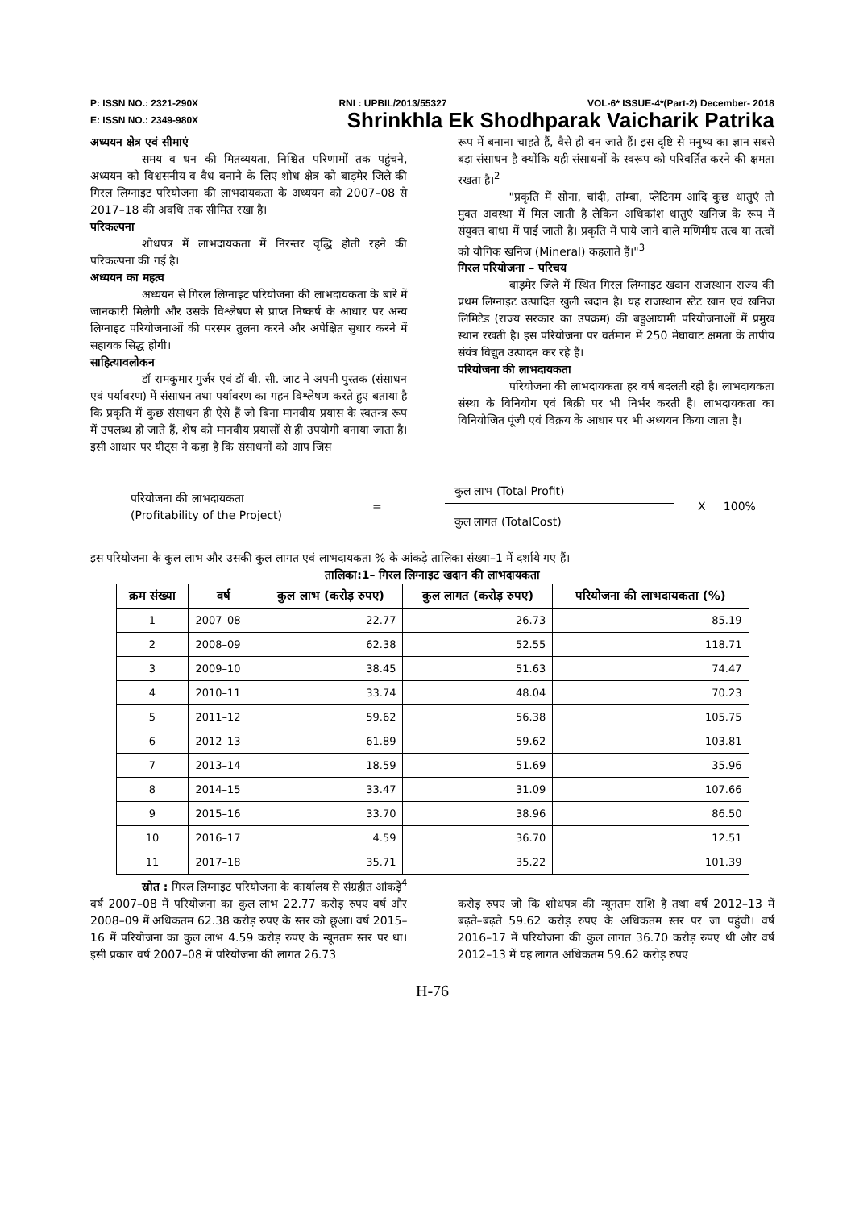P: ISSN NO.: 2321-290X RNI : UPBIL/2013/55327 VOL-6* ISSUE-4*(Part-2) December- 2018
E: ISSN NO.: 2349-980X Shrinkhla Ek Shodhparak Vaicharik Patrika
अध्ययन क्षेत्र एवं सीमाएं
समय व धन की मितव्ययता, निश्चित परिणामों तक पहुंचने, अध्ययन को विश्वसनीय व वैध बनाने के लिए शोध क्षेत्र को बाड़मेर जिले की गिरल लिग्नाइट परियोजना की लाभदायकता के अध्ययन को 2007–08 से 2017–18 की अवधि तक सीमित रखा है।
परिकल्पना
शोधपत्र में लाभदायकता में निरन्तर वृद्धि होती रहने की परिकल्पना की गई है।
अध्ययन का महत्व
अध्ययन से गिरल लिग्नाइट परियोजना की लाभदायकता के बारे में जानकारी मिलेगी और उसके विश्लेषण से प्राप्त निष्कर्ष के आधार पर अन्य लिग्नाइट परियोजनाओं की परस्पर तुलना करने और अपेक्षित सुधार करने में सहायक सिद्ध होगी।
साहित्यावलोकन
डॉ रामकुमार गुर्जर एवं डॉ बी. सी. जाट ने अपनी पुस्तक (संसाधन एवं पर्यावरण) में संसाधन तथा पर्यावरण का गहन विश्लेषण करते हुए बताया है कि प्रकृति में कुछ संसाधन ही ऐसे हैं जो बिना मानवीय प्रयास के स्वतन्त्र रूप में उपलब्ध हो जाते हैं, शेष को मानवीय प्रयासों से ही उपयोगी बनाया जाता है। इसी आधार पर यीट्स ने कहा है कि संसाधनों को आप जिस
रूप में बनाना चाहते हैं, वैसे ही बन जाते हैं। इस दृष्टि से मनुष्य का ज्ञान सबसे बड़ा संसाधन है क्योंकि यही संसाधनों के स्वरूप को परिवर्तित करने की क्षमता रखता है।<sup>2</sup>
"प्रकृति में सोना, चांदी, तांम्बा, प्लेटिनम आदि कुछ धातुएं तो मुक्त अवस्था में मिल जाती है लेकिन अधिकांश धातुएं खनिज के रूप में संयुक्त बाधा में पाई जाती है। प्रकृति में पाये जाने वाले मणिमीय तत्व या तत्वों को यौगिक खनिज (Mineral) कहलाते हैं।"<sup>3</sup>
गिरल परियोजना – परिचय
बाड़मेर जिले में स्थित गिरल लिग्नाइट खदान राजस्थान राज्य की प्रथम लिग्नाइट उत्पादित खुली खदान है। यह राजस्थान स्टेट खान एवं खनिज लिमिटेड (राज्य सरकार का उपक्रम) की बहुआयामी परियोजनाओं में प्रमुख स्थान रखती है। इस परियोजना पर वर्तमान में 250 मेघावाट क्षमता के तापीय संयंत्र विद्युत उत्पादन कर रहे हैं।
परियोजना की लाभदायकता
परियोजना की लाभदायकता हर वर्ष बदलती रही है। लाभदायकता संस्था के विनियोग एवं बिक्री पर भी निर्भर करती है। लाभदायकता का विनियोजित पूंजी एवं विक्रय के आधार पर भी अध्ययन किया जाता है।
परियोजना की लाभदायकता
(Profitability of the Project)
=
कुल लाभ (Total Profit)
कुल लागत (TotalCost)
X 100%
इस परियोजना के कुल लाभ और उसकी कुल लागत एवं लाभदायकता % के आंकड़े तालिका संख्या–1 में दर्शाये गए हैं।
तालिका:1– गिरल लिग्नाइट खदान की लाभदायकता
| क्रम संख्या | वर्ष | कुल लाभ (करोड़ रुपए) | कुल लागत (करोड़ रुपए) | परियोजना की लाभदायकता (%) |
| --- | --- | --- | --- | --- |
| 1 | 2007–08 | 22.77 | 26.73 | 85.19 |
| 2 | 2008–09 | 62.38 | 52.55 | 118.71 |
| 3 | 2009–10 | 38.45 | 51.63 | 74.47 |
| 4 | 2010–11 | 33.74 | 48.04 | 70.23 |
| 5 | 2011–12 | 59.62 | 56.38 | 105.75 |
| 6 | 2012–13 | 61.89 | 59.62 | 103.81 |
| 7 | 2013–14 | 18.59 | 51.69 | 35.96 |
| 8 | 2014–15 | 33.47 | 31.09 | 107.66 |
| 9 | 2015–16 | 33.70 | 38.96 | 86.50 |
| 10 | 2016–17 | 4.59 | 36.70 | 12.51 |
| 11 | 2017–18 | 35.71 | 35.22 | 101.39 |
स्रोत : गिरल लिग्नाइट परियोजना के कार्यालय से संग्रहीत आंकड़े<sup>4</sup>
वर्ष 2007–08 में परियोजना का कुल लाभ 22.77 करोड़ रुपए वर्ष और 2008–09 में अधिकतम 62.38 करोड़ रुपए के स्तर को छूआ। वर्ष 2015–16 में परियोजना का कुल लाभ 4.59 करोड़ रुपए के न्यूनतम स्तर पर था। इसी प्रकार वर्ष 2007–08 में परियोजना की लागत 26.73
करोड़ रुपए जो कि शोधपत्र की न्यूनतम राशि है तथा वर्ष 2012–13 में बढ़ते–बढ़ते 59.62 करोड़ रुपए के अधिकतम स्तर पर जा पहुंची। वर्ष 2016–17 में परियोजना की कुल लागत 36.70 करोड़ रुपए थी और वर्ष 2012–13 में यह लागत अधिकतम 59.62 करोड़ रुपए
H-76